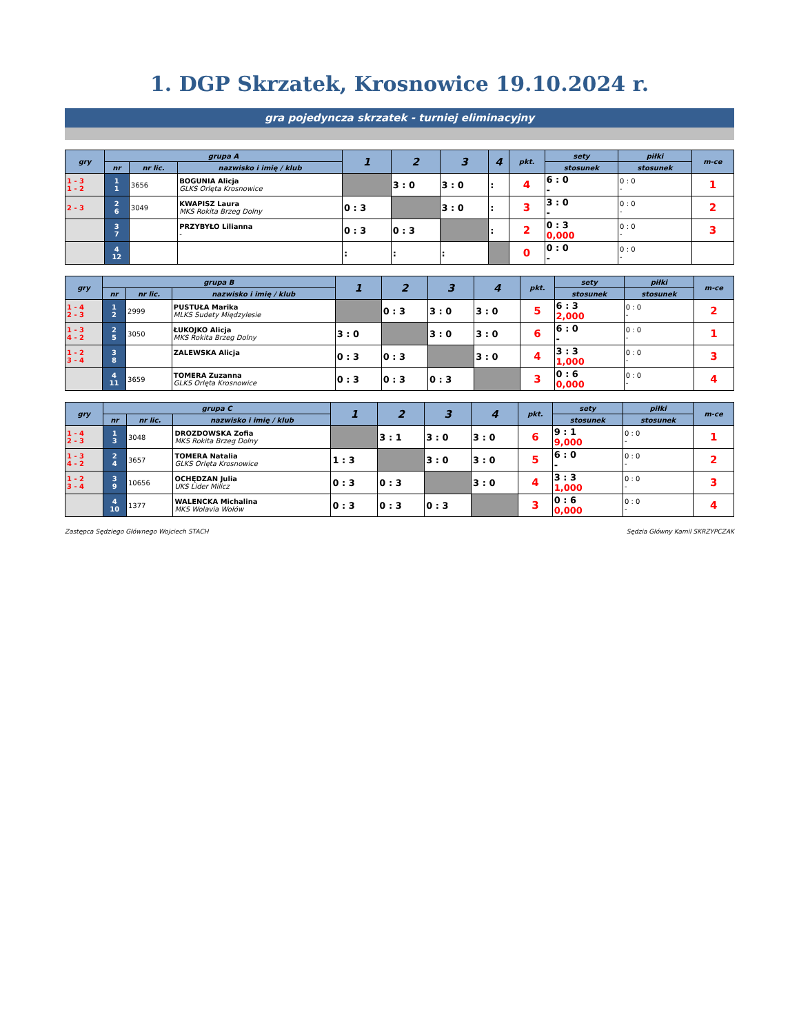1. DGP Skrzatek, Krosnowice 19.10.2024 r.
gra pojedyncza skrzatek - turniej eliminacyjny
| gry | grupa A | | | 1 | 2 | 3 | 4 | pkt. | sety | piłki | m-ce |
| --- | --- | --- | --- | --- | --- | --- | --- | --- | --- | --- | --- |
| | nr | nr lic. | nazwisko i imię / klub | | | | | | stosunek | stosunek | |
| 1 - 3 1 - 2 | 1 1 | 3656 | BOGUNIA Alicja GLKS Orlęta Krosnowice | | 3 : 0 | 3 : 0 | : | 4 | 6 : 0 - | 0 : 0 - | 1 |
| 2 - 3 | 2 6 | 3049 | KWAPISZ Laura MKS Rokita Brzeg Dolny | 0 : 3 | | 3 : 0 | : | 3 | 3 : 0 - | 0 : 0 - | 2 |
| | 3 7 | | PRZYBYŁO Lilianna - | 0 : 3 | 0 : 3 | | : | 2 | 0 : 3 0,000 | 0 : 0 - | 3 |
| | 4 12 | | | : | : | : | | 0 | 0 : 0 - | 0 : 0 - | |
| gry | grupa B | | | 1 | 2 | 3 | 4 | pkt. | sety | piłki | m-ce |
| --- | --- | --- | --- | --- | --- | --- | --- | --- | --- | --- | --- |
| | nr | nr lic. | nazwisko i imię / klub | | | | | | stosunek | stosunek | |
| 1 - 4 2 - 3 | 1 2 | 2999 | PUSTUŁA Marika MLKS Sudety Międzylesie | | 0 : 3 | 3 : 0 | 3 : 0 | 5 | 6 : 3 2,000 | 0 : 0 - | 2 |
| 1 - 3 4 - 2 | 2 5 | 3050 | ŁUKOJKO Alicja MKS Rokita Brzeg Dolny | 3 : 0 | | 3 : 0 | 3 : 0 | 6 | 6 : 0 - | 0 : 0 - | 1 |
| 1 - 2 3 - 4 | 3 8 | | ZALEWSKA Alicja | 0 : 3 | 0 : 3 | | 3 : 0 | 4 | 3 : 3 1,000 | 0 : 0 - | 3 |
| | 4 11 | 3659 | TOMERA Zuzanna GLKS Orlęta Krosnowice | 0 : 3 | 0 : 3 | 0 : 3 | | 3 | 0 : 6 0,000 | 0 : 0 - | 4 |
| gry | grupa C | | | 1 | 2 | 3 | 4 | pkt. | sety | piłki | m-ce |
| --- | --- | --- | --- | --- | --- | --- | --- | --- | --- | --- | --- |
| | nr | nr lic. | nazwisko i imię / klub | | | | | | stosunek | stosunek | |
| 1 - 4 2 - 3 | 1 3 | 3048 | DROZDOWSKA Zofia MKS Rokita Brzeg Dolny | | 3 : 1 | 3 : 0 | 3 : 0 | 6 | 9 : 1 9,000 | 0 : 0 - | 1 |
| 1 - 3 4 - 2 | 2 4 | 3657 | TOMERA Natalia GLKS Orlęta Krosnowice | 1 : 3 | | 3 : 0 | 3 : 0 | 5 | 6 : 0 - | 0 : 0 - | 2 |
| 1 - 2 3 - 4 | 3 9 | 10656 | OCHĘDZAN Julia UKS Lider Milicz | 0 : 3 | 0 : 3 | | 3 : 0 | 4 | 3 : 3 1,000 | 0 : 0 - | 3 |
| | 4 10 | 1377 | WALENCKA Michalina MKS Wolavia Wołów | 0 : 3 | 0 : 3 | 0 : 3 | | 3 | 0 : 6 0,000 | 0 : 0 - | 4 |
Zastępca Sędziego Głównego Wojciech STACH Sędzia Główny Kamil SKRZYPCZAK